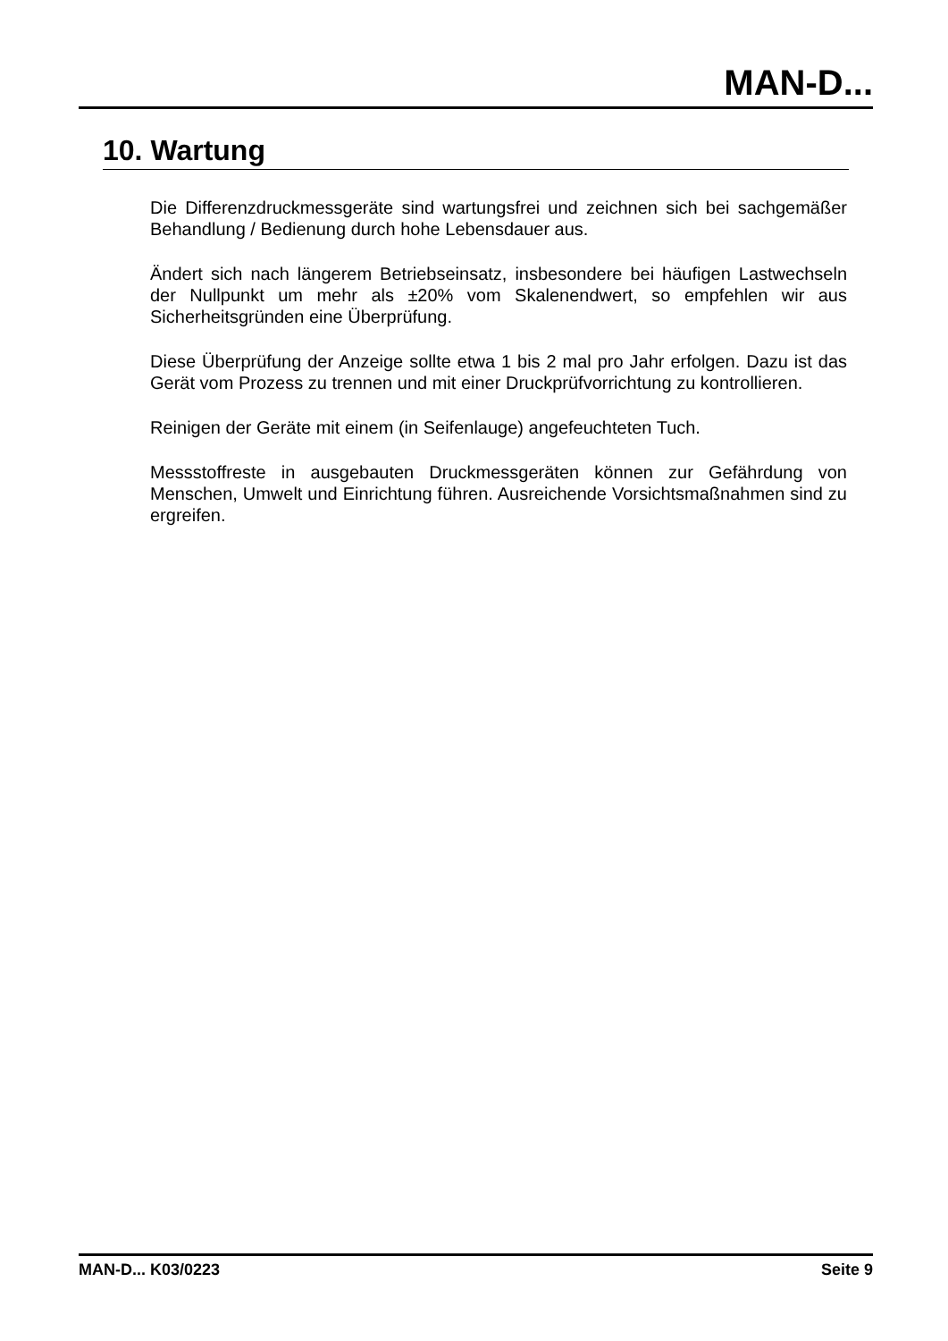MAN-D...
10. Wartung
Die Differenzdruckmessgeräte sind wartungsfrei und zeichnen sich bei sachgemäßer Behandlung / Bedienung durch hohe Lebensdauer aus.
Ändert sich nach längerem Betriebseinsatz, insbesondere bei häufigen Lastwechseln der Nullpunkt um mehr als ±20% vom Skalenendwert, so empfehlen wir aus Sicherheitsgründen eine Überprüfung.
Diese Überprüfung der Anzeige sollte etwa 1 bis 2 mal pro Jahr erfolgen. Dazu ist das Gerät vom Prozess zu trennen und mit einer Druckprüfvorrichtung zu kontrollieren.
Reinigen der Geräte mit einem (in Seifenlauge) angefeuchteten Tuch.
Messstoffreste in ausgebauten Druckmessgeräten können zur Gefährdung von Menschen, Umwelt und Einrichtung führen. Ausreichende Vorsichtsmaßnahmen sind zu ergreifen.
MAN-D... K03/0223 Seite 9